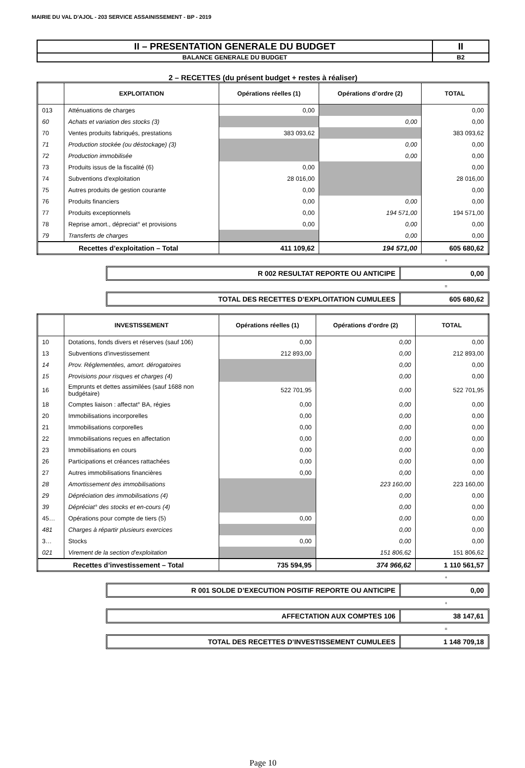MAIRIE DU VAL D'AJOL - 203 SERVICE ASSAINISSEMENT - BP - 2019
| II – PRESENTATION GENERALE DU BUDGET | II |
| BALANCE GENERALE DU BUDGET | B2 |
2 – RECETTES (du présent budget + restes à réaliser)
| | EXPLOITATION | Opérations réelles (1) | Opérations d’ordre (2) | TOTAL |
| --- | --- | --- | --- | --- |
| 013 | Atténuations de charges | 0,00 | | 0,00 |
| 60 | Achats et variation des stocks (3) | | 0,00 | 0,00 |
| 70 | Ventes produits fabriqués, prestations | 383 093,62 | | 383 093,62 |
| 71 | Production stockée (ou déstockage) (3) | | 0,00 | 0,00 |
| 72 | Production immobilisée | | 0,00 | 0,00 |
| 73 | Produits issus de la fiscalité (6) | 0,00 | | 0,00 |
| 74 | Subventions d'exploitation | 28 016,00 | | 28 016,00 |
| 75 | Autres produits de gestion courante | 0,00 | | 0,00 |
| 76 | Produits financiers | 0,00 | 0,00 | 0,00 |
| 77 | Produits exceptionnels | 0,00 | 194 571,00 | 194 571,00 |
| 78 | Reprise amort., dépreciat° et provisions | 0,00 | 0,00 | 0,00 |
| 79 | Transferts de charges | | 0,00 | 0,00 |
| Recettes d’exploitation – Total | | 411 109,62 | 194 571,00 | 605 680,62 |
+
R 002 RESULTAT REPORTE OU ANTICIPE
0,00
=
TOTAL DES RECETTES D’EXPLOITATION CUMULEES
605 680,62
| | INVESTISSEMENT | Opérations réelles (1) | Opérations d’ordre (2) | TOTAL |
| --- | --- | --- | --- | --- |
| 10 | Dotations, fonds divers et réserves (sauf 106) | 0,00 | 0,00 | 0,00 |
| 13 | Subventions d'investissement | 212 893,00 | 0,00 | 212 893,00 |
| 14 | Prov. Réglementées, amort. dérogatoires | | 0,00 | 0,00 |
| 15 | Provisions pour risques et charges (4) | | 0,00 | 0,00 |
| 16 | Emprunts et dettes assimilées (sauf 1688 non budgétaire) | 522 701,95 | 0,00 | 522 701,95 |
| 18 | Comptes liaison : affectat° BA, régies | 0,00 | 0,00 | 0,00 |
| 20 | Immobilisations incorporelles | 0,00 | 0,00 | 0,00 |
| 21 | Immobilisations corporelles | 0,00 | 0,00 | 0,00 |
| 22 | Immobilisations reçues en affectation | 0,00 | 0,00 | 0,00 |
| 23 | Immobilisations en cours | 0,00 | 0,00 | 0,00 |
| 26 | Participations et créances rattachées | 0,00 | 0,00 | 0,00 |
| 27 | Autres immobilisations financières | 0,00 | 0,00 | 0,00 |
| 28 | Amortissement des immobilisations | | 223 160,00 | 223 160,00 |
| 29 | Dépréciation des immobilisations (4) | | 0,00 | 0,00 |
| 39 | Dépréciat° des stocks et en-cours (4) | | 0,00 | 0,00 |
| 45… | Opérations pour compte de tiers (5) | 0,00 | 0,00 | 0,00 |
| 481 | Charges à répartir plusieurs exercices | | 0,00 | 0,00 |
| 3… | Stocks | 0,00 | 0,00 | 0,00 |
| 021 | Virement de la section d'exploitation | | 151 806,62 | 151 806,62 |
| Recettes d’investissement – Total | | 735 594,95 | 374 966,62 | 1 110 561,57 |
+
R 001 SOLDE D’EXECUTION POSITIF REPORTE OU ANTICIPE
0,00
+
AFFECTATION AUX COMPTES 106 38 147,61
=
TOTAL DES RECETTES D’INVESTISSEMENT CUMULEES
1 148 709,18
Page 10